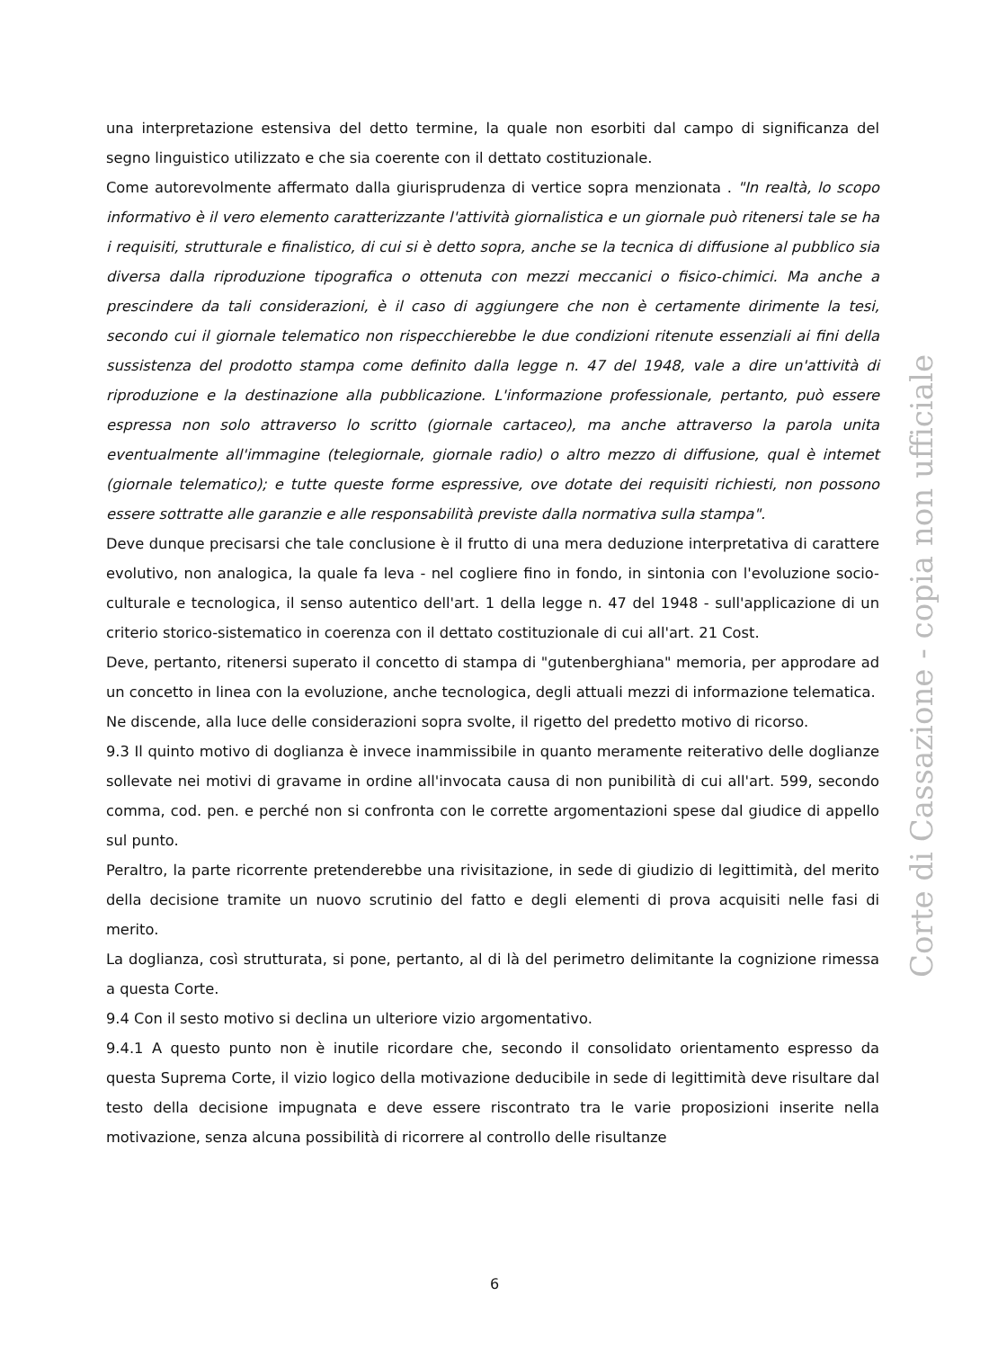una interpretazione estensiva del detto termine, la quale non esorbiti dal campo di significanza del segno linguistico utilizzato e che sia coerente con il dettato costituzionale.
Come autorevolmente affermato dalla giurisprudenza di vertice sopra menzionata . "In realtà, lo scopo informativo è il vero elemento caratterizzante l'attività giornalistica e un giornale può ritenersi tale se ha i requisiti, strutturale e finalistico, di cui si è detto sopra, anche se la tecnica di diffusione al pubblico sia diversa dalla riproduzione tipografica o ottenuta con mezzi meccanici o fisico-chimici. Ma anche a prescindere da tali considerazioni, è il caso di aggiungere che non è certamente dirimente la tesi, secondo cui il giornale telematico non rispecchierebbe le due condizioni ritenute essenziali ai fini della sussistenza del prodotto stampa come definito dalla legge n. 47 del 1948, vale a dire un'attività di riproduzione e la destinazione alla pubblicazione. L'informazione professionale, pertanto, può essere espressa non solo attraverso lo scritto (giornale cartaceo), ma anche attraverso la parola unita eventualmente all'immagine (telegiornale, giornale radio) o altro mezzo di diffusione, qual è intemet (giornale telematico); e tutte queste forme espressive, ove dotate dei requisiti richiesti, non possono essere sottratte alle garanzie e alle responsabilità previste dalla normativa sulla stampa".
Deve dunque precisarsi che tale conclusione è il frutto di una mera deduzione interpretativa di carattere evolutivo, non analogica, la quale fa leva - nel cogliere fino in fondo, in sintonia con l'evoluzione socio-culturale e tecnologica, il senso autentico dell'art. 1 della legge n. 47 del 1948 - sull'applicazione di un criterio storico-sistematico in coerenza con il dettato costituzionale di cui all'art. 21 Cost.
Deve, pertanto, ritenersi superato il concetto di stampa di "gutenberghiana" memoria, per approdare ad un concetto in linea con la evoluzione, anche tecnologica, degli attuali mezzi di informazione telematica.
Ne discende, alla luce delle considerazioni sopra svolte, il rigetto del predetto motivo di ricorso.
9.3 Il quinto motivo di doglianza è invece inammissibile in quanto meramente reiterativo delle doglianze sollevate nei motivi di gravame in ordine all'invocata causa di non punibilità di cui all'art. 599, secondo comma, cod. pen. e perché non si confronta con le corrette argomentazioni spese dal giudice di appello sul punto.
Peraltro, la parte ricorrente pretenderebbe una rivisitazione, in sede di giudizio di legittimità, del merito della decisione tramite un nuovo scrutinio del fatto e degli elementi di prova acquisiti nelle fasi di merito.
La doglianza, così strutturata, si pone, pertanto, al di là del perimetro delimitante la cognizione rimessa a questa Corte.
9.4 Con il sesto motivo si declina un ulteriore vizio argomentativo.
9.4.1 A questo punto non è inutile ricordare che, secondo il consolidato orientamento espresso da questa Suprema Corte, il vizio logico della motivazione deducibile in sede di legittimità deve risultare dal testo della decisione impugnata e deve essere riscontrato tra le varie proposizioni inserite nella motivazione, senza alcuna possibilità di ricorrere al controllo delle risultanze
Corte di Cassazione - copia non ufficiale
6